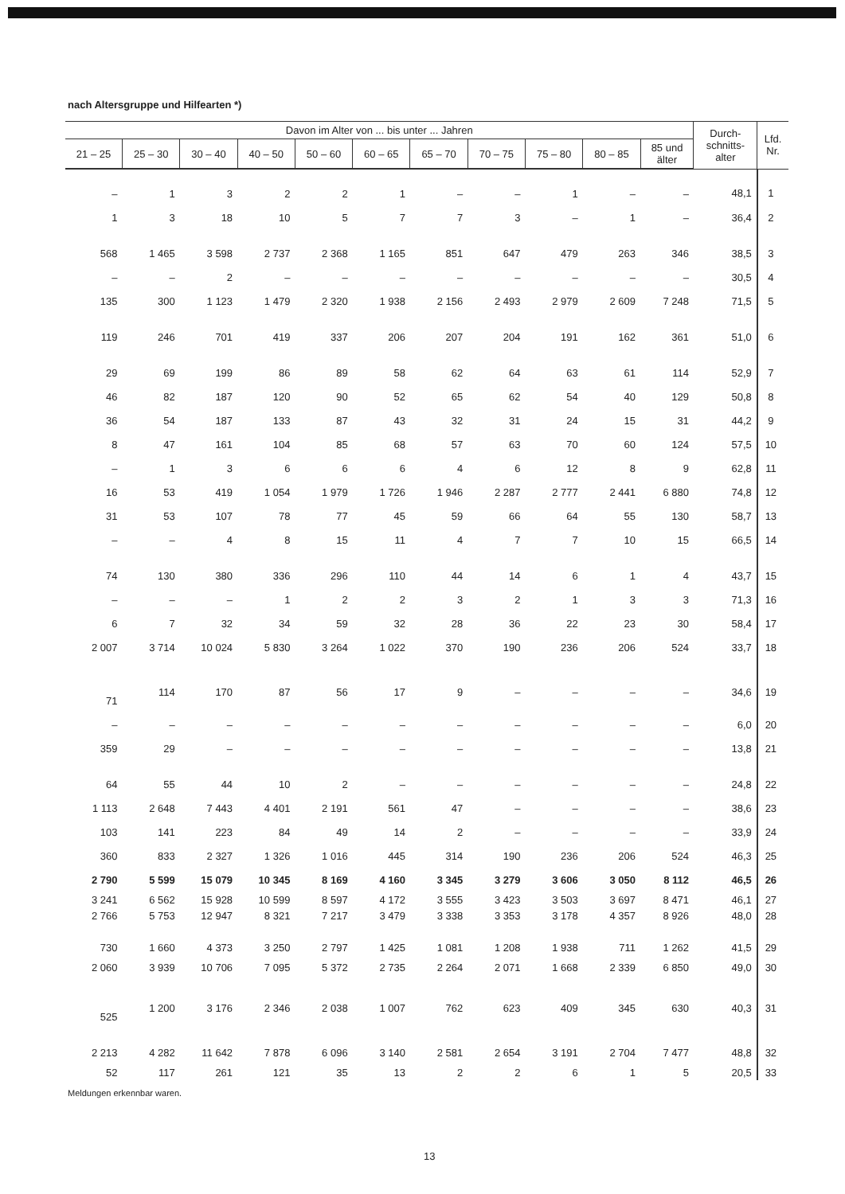nach Altersgruppe und Hilfearten *)
| Davon im Alter von ... bis unter ... Jahren | | | | | | | | | | | Durch- schnitts- alter | Lfd. Nr. |
| --- | --- | --- | --- | --- | --- | --- | --- | --- | --- | --- | --- | --- |
| 21 – 25 | 25 – 30 | 30 – 40 | 40 – 50 | 50 – 60 | 60 – 65 | 65 – 70 | 70 – 75 | 75 – 80 | 80 – 85 | 85 und älter | | |
| – | 1 | 3 | 2 | 2 | 1 | – | – | 1 | – | – | 48,1 | 1 |
| 1 | 3 | 18 | 10 | 5 | 7 | 7 | 3 | – | 1 | – | 36,4 | 2 |
| 568 | 1 465 | 3 598 | 2 737 | 2 368 | 1 165 | 851 | 647 | 479 | 263 | 346 | 38,5 | 3 |
| – | – | 2 | – | – | – | – | – | – | – | – | 30,5 | 4 |
| 135 | 300 | 1 123 | 1 479 | 2 320 | 1 938 | 2 156 | 2 493 | 2 979 | 2 609 | 7 248 | 71,5 | 5 |
| 119 | 246 | 701 | 419 | 337 | 206 | 207 | 204 | 191 | 162 | 361 | 51,0 | 6 |
| 29 | 69 | 199 | 86 | 89 | 58 | 62 | 64 | 63 | 61 | 114 | 52,9 | 7 |
| 46 | 82 | 187 | 120 | 90 | 52 | 65 | 62 | 54 | 40 | 129 | 50,8 | 8 |
| 36 | 54 | 187 | 133 | 87 | 43 | 32 | 31 | 24 | 15 | 31 | 44,2 | 9 |
| 8 | 47 | 161 | 104 | 85 | 68 | 57 | 63 | 70 | 60 | 124 | 57,5 | 10 |
| – | 1 | 3 | 6 | 6 | 6 | 4 | 6 | 12 | 8 | 9 | 62,8 | 11 |
| 16 | 53 | 419 | 1 054 | 1 979 | 1 726 | 1 946 | 2 287 | 2 777 | 2 441 | 6 880 | 74,8 | 12 |
| 31 | 53 | 107 | 78 | 77 | 45 | 59 | 66 | 64 | 55 | 130 | 58,7 | 13 |
| – | – | 4 | 8 | 15 | 11 | 4 | 7 | 7 | 10 | 15 | 66,5 | 14 |
| 74 | 130 | 380 | 336 | 296 | 110 | 44 | 14 | 6 | 1 | 4 | 43,7 | 15 |
| – | – | – | 1 | 2 | 2 | 3 | 2 | 1 | 3 | 3 | 71,3 | 16 |
| 6 | 7 | 32 | 34 | 59 | 32 | 28 | 36 | 22 | 23 | 30 | 58,4 | 17 |
| 2 007 | 3 714 | 10 024 | 5 830 | 3 264 | 1 022 | 370 | 190 | 236 | 206 | 524 | 33,7 | 18 |
| 71 | 114 | 170 | 87 | 56 | 17 | 9 | – | – | – | – | 34,6 | 19 |
| – | – | – | – | – | – | – | – | – | – | – | 6,0 | 20 |
| 359 | 29 | – | – | – | – | – | – | – | – | – | 13,8 | 21 |
| 64 | 55 | 44 | 10 | 2 | – | – | – | – | – | – | 24,8 | 22 |
| 1 113 | 2 648 | 7 443 | 4 401 | 2 191 | 561 | 47 | – | – | – | – | 38,6 | 23 |
| 103 | 141 | 223 | 84 | 49 | 14 | 2 | – | – | – | – | 33,9 | 24 |
| 360 | 833 | 2 327 | 1 326 | 1 016 | 445 | 314 | 190 | 236 | 206 | 524 | 46,3 | 25 |
| 2 790 | 5 599 | 15 079 | 10 345 | 8 169 | 4 160 | 3 345 | 3 279 | 3 606 | 3 050 | 8 112 | 46,5 | 26 |
| 3 241 | 6 562 | 15 928 | 10 599 | 8 597 | 4 172 | 3 555 | 3 423 | 3 503 | 3 697 | 8 471 | 46,1 | 27 |
| 2 766 | 5 753 | 12 947 | 8 321 | 7 217 | 3 479 | 3 338 | 3 353 | 3 178 | 4 357 | 8 926 | 48,0 | 28 |
| 730 | 1 660 | 4 373 | 3 250 | 2 797 | 1 425 | 1 081 | 1 208 | 1 938 | 711 | 1 262 | 41,5 | 29 |
| 2 060 | 3 939 | 10 706 | 7 095 | 5 372 | 2 735 | 2 264 | 2 071 | 1 668 | 2 339 | 6 850 | 49,0 | 30 |
| 525 | 1 200 | 3 176 | 2 346 | 2 038 | 1 007 | 762 | 623 | 409 | 345 | 630 | 40,3 | 31 |
| 2 213 | 4 282 | 11 642 | 7 878 | 6 096 | 3 140 | 2 581 | 2 654 | 3 191 | 2 704 | 7 477 | 48,8 | 32 |
| 52 | 117 | 261 | 121 | 35 | 13 | 2 | 2 | 6 | 1 | 5 | 20,5 | 33 |
Meldungen erkennbar waren.
13